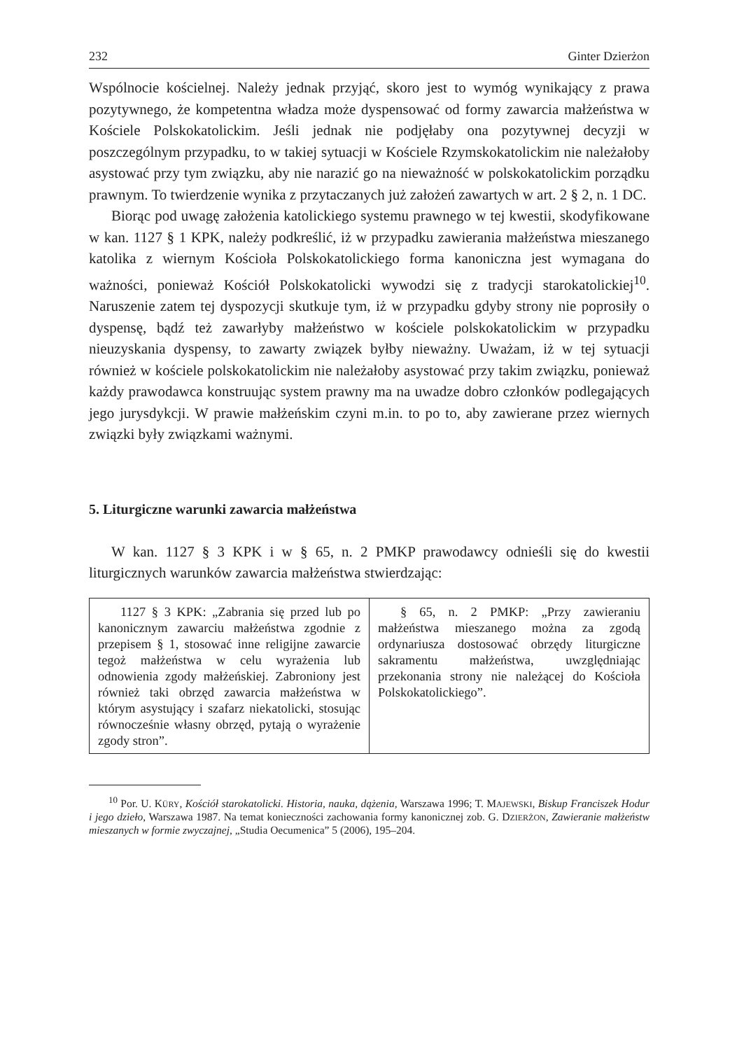232 Ginter Dzierżon
Wspólnocie kościelnej. Należy jednak przyjąć, skoro jest to wymóg wynikający z prawa pozytywnego, że kompetentna władza może dyspensować od formy zawarcia małżeństwa w Kościele Polskokatolickim. Jeśli jednak nie podjęłaby ona pozytywnej decyzji w poszczególnym przypadku, to w takiej sytuacji w Kościele Rzymskokatolickim nie należałoby asystować przy tym związku, aby nie narazić go na nieważność w polskokatolickim porządku prawnym. To twierdzenie wynika z przytaczanych już założeń zawartych w art. 2 § 2, n. 1 DC.
Biorąc pod uwagę założenia katolickiego systemu prawnego w tej kwestii, skodyfikowane w kan. 1127 § 1 KPK, należy podkreślić, iż w przypadku zawierania małżeństwa mieszanego katolika z wiernym Kościoła Polskokatolickiego forma kanoniczna jest wymagana do ważności, ponieważ Kościół Polskokatolicki wywodzi się z tradycji starokatolickiej<sup>10</sup>. Naruszenie zatem tej dyspozycji skutkuje tym, iż w przypadku gdyby strony nie poprosiły o dyspensę, bądź też zawarłyby małżeństwo w kościele polskokatolickim w przypadku nieuzyskania dyspensy, to zawarty związek byłby nieważny. Uważam, iż w tej sytuacji również w kościele polskokatolickim nie należałoby asystować przy takim związku, ponieważ każdy prawodawca konstruując system prawny ma na uwadze dobro członków podlegających jego jurysdykcji. W prawie małżeńskim czyni m.in. to po to, aby zawierane przez wiernych związki były związkami ważnymi.
5. Liturgiczne warunki zawarcia małżeństwa
W kan. 1127 § 3 KPK i w § 65, n. 2 PMKP prawodawcy odnieśli się do kwestii liturgicznych warunków zawarcia małżeństwa stwierdzając:
| 1127 § 3 KPK: „Zabrania się przed lub po kanonicznym zawarciu małżeństwa zgodnie z przepisem § 1, stosować inne religijne zawarcie tegoż małżeństwa w celu wyrażenia lub odnowienia zgody małżeńskiej. Zabroniony jest również taki obrzęd zawarcia małżeństwa w którym asystujący i szafarz niekatolicki, stosując równocześnie własny obrzęd, pytają o wyrażenie zgody stron”. | § 65, n. 2 PMKP: „Przy zawieraniu małżeństwa mieszanego można za zgodą ordynariusza dostosować obrzędy liturgiczne sakramentu małżeństwa, uwzględniając przekonania strony nie należącej do Kościoła Polskokatolickiego”. |
<sup>10</sup> Por. U. KÜRY, Kościół starokatolicki. Historia, nauka, dążenia, Warszawa 1996; T. MAJEWSKI, Biskup Franciszek Hodur i jego dzieło, Warszawa 1987. Na temat konieczności zachowania formy kanonicznej zob. G. DZIERŻON, Zawieranie małżeństw mieszanych w formie zwyczajnej, „Studia Oecumenica” 5 (2006), 195–204.